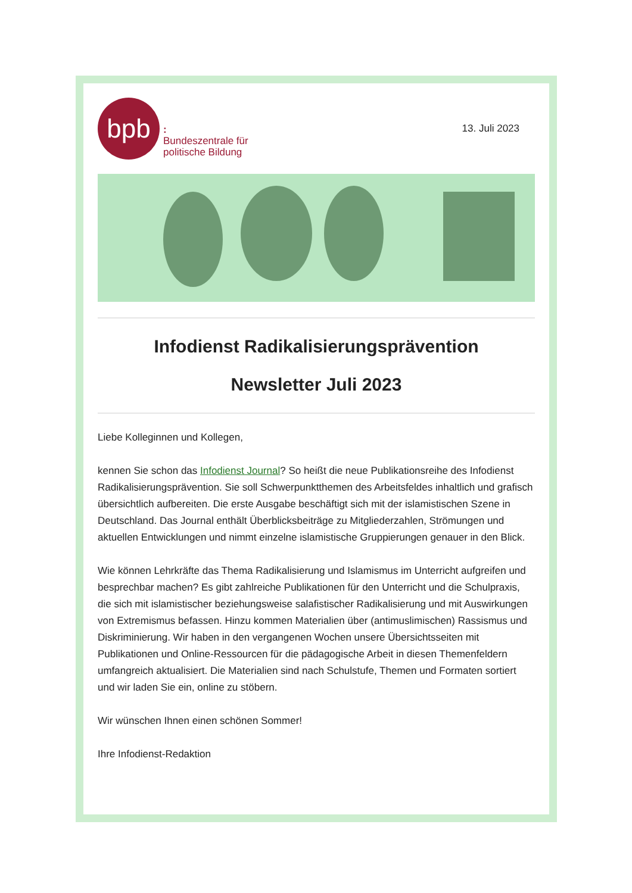bpb
:
Bundeszentrale für
politische Bildung
13. Juli 2023
Infodienst Radikalisierungsprävention
Newsletter Juli 2023
Liebe Kolleginnen und Kollegen,
kennen Sie schon das Infodienst Journal? So heißt die neue Publikationsreihe des Infodienst Radikalisierungsprävention. Sie soll Schwerpunktthemen des Arbeitsfeldes inhaltlich und grafisch übersichtlich aufbereiten. Die erste Ausgabe beschäftigt sich mit der islamistischen Szene in Deutschland. Das Journal enthält Überblicksbeiträge zu Mitgliederzahlen, Strömungen und aktuellen Entwicklungen und nimmt einzelne islamistische Gruppierungen genauer in den Blick.
Wie können Lehrkräfte das Thema Radikalisierung und Islamismus im Unterricht aufgreifen und besprechbar machen? Es gibt zahlreiche Publikationen für den Unterricht und die Schulpraxis, die sich mit islamistischer beziehungsweise salafistischer Radikalisierung und mit Auswirkungen von Extremismus befassen. Hinzu kommen Materialien über (antimuslimischen) Rassismus und Diskriminierung. Wir haben in den vergangenen Wochen unsere Übersichtsseiten mit Publikationen und Online-Ressourcen für die pädagogische Arbeit in diesen Themenfeldern umfangreich aktualisiert. Die Materialien sind nach Schulstufe, Themen und Formaten sortiert und wir laden Sie ein, online zu stöbern.
Wir wünschen Ihnen einen schönen Sommer!
Ihre Infodienst-Redaktion